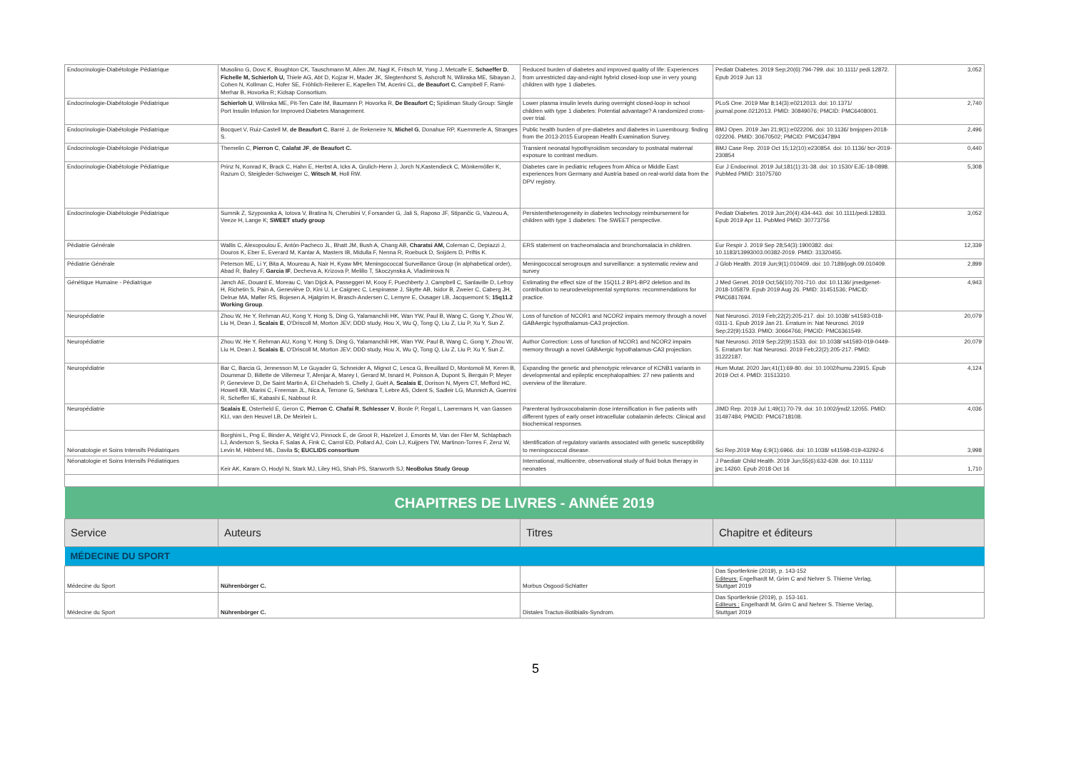| Endocrinologie-Diabétologie Pédiatrique | Musolino G, Dovc K, Boughton CK, Tauschmann M, Allen JM, Nagl K, Fritsch M, Yong J, Metcalfe E, Schaeffer D , Fichelle M, Schierloh U, Thiele AG, Abt D, Kojzar H, Mader JK, Slegtenhorst S, Ashcroft N, Wilinska ME, Sibayan J, Cohen N, Kollman C, Hofer SE, Fröhlich-Reiterer E, Kapellen TM, Acerini CL, de Beaufort C , Campbell F, Rami-Merhar B, Hovorka R; Kidsap Consortium. | Reduced burden of diabetes and improved quality of life: Experiences from unrestricted day-and-night hybrid closed-loop use in very young children with type 1 diabetes. | Pediatr Diabetes. 2019 Sep;20(6):794-799. doi: 10.1111/ pedi.12872. Epub 2019 Jun 13 | 3,052 |
| Endocrinologie-Diabétologie Pédiatrique | Schierloh U , Wilinska ME, Pit-Ten Cate IM, Baumann P, Hovorka R, De Beaufort C; Spidiman Study Group: Single Port Insulin Infusion for Improved Diabetes Management. | Lower plasma insulin levels during overnight closed-loop in school children with type 1 diabetes: Potential advantage? A randomized cross-over trial. | PLoS One. 2019 Mar 8;14(3):e0212013. doi: 10.1371/ journal.pone.0212013. PMID: 30849076; PMCID: PMC6408001. | 2,740 |
| Endocrinologie-Diabétologie Pédiatrique | Bocquet V, Ruiz-Castell M, de Beaufort C , Barré J, de Rekeneire N, Michel G , Donahue RP, Kuemmerle A, Stranges S. | Public health burden of pre-diabetes and diabetes in Luxembourg: finding from the 2013-2015 European Health Examination Survey. | BMJ Open. 2019 Jan 21;9(1):e022206. doi: 10.1136/ bmjopen-2018-022206. PMID: 30670502; PMCID: PMC6347894 | 2,496 |
| Endocrinologie-Diabétologie Pédiatrique | Themelin C, Pierron C , Calafat JF , de Beaufort C. | Transient neonatal hypothyroidism secondary to postnatal maternal exposure to contrast medium. | BMJ Case Rep. 2019 Oct 15;12(10):e230854. doi: 10.1136/ bcr-2019-230854 | 0,440 |
| Endocrinologie-Diabétologie Pédiatrique | Prinz N, Konrad K, Brack C, Hahn E, Herbst A, Icks A, Grulich-Henn J, Jorch N,Kastendieck C, Mönkemöller K, Razum O, Steigleder-Schweiger C, Witsch M , Holl RW. | Diabetes care in pediatric refugees from Africa or Middle East: experiences from Germany and Austria based on real-world data from the DPV registry. | Eur J Endocrinol. 2019 Jul;181(1):31-38. doi: 10.1530/ EJE-18-0898. PubMed PMID: 31075760 | 5,308 |
| Endocrinologie-Diabétologie Pédiatrique | Sumnik Z, Szypowska A, Iotova V, Bratina N, Cherubini V, Forsander G, Jali S, Raposo JF, Stipančic G, Vazeou A, Veeze H, Lange K; SWEET study group | Persistentheterogeneity in diabetes technology reimbursement for children with type 1 diabetes: The SWEET perspective. | Pediatr Diabetes. 2019 Jun;20(4):434-443. doi: 10.1111/pedi.12833. Epub 2019 Apr 11. PubMed PMID: 30773756 | 3,052 |
| Pédiatrie Générale | Wallis C, Alexopoulou E, Antón-Pacheco JL, Bhatt JM, Bush A, Chang AB, Charatsi AM, Coleman C, Depiazzi J, Douros K, Eber E, Everard M, Kantar A, Masters IB, Midulla F, Nenna R, Roebuck D, Snijders D, Priftis K. | ERS statement on tracheomalacia and bronchomalacia in children. | Eur Respir J. 2019 Sep 28;54(3):1900382. doi: 10.1183/13993003.00382-2019. PMID: 31320455. | 12,339 |
| Pédiatrie Générale | Peterson ME, Li Y, Bita A, Moureau A, Nair H, Kyaw MH; Meningococcal Surveillance Group (in alphabetical order), Abad R, Bailey F, Garcia IF , Decheva A, Krizova P, Melillo T, Skoczynska A, Vladimirova N | Meningococcal serogroups and surveillance: a systematic review and survey | J Glob Health. 2019 Jun;9(1):010409. doi: 10.7189/jogh.09.010409. | 2,899 |
| Génétique Humaine - Pédiatrique | Jønch AE, Douard E, Moreau C, Van Dijck A, Passeggeri M, Kooy F, Puechberty J, Campbell C, Sanlaville D, Lefroy H, Richetin S, Pain A, Geneviève D, Kini U, Le Caignec C, Lespinasse J, Skytte AB, Isidor B, Zweier C, Caberg JH, Delrue MA, Møller RS, Bojesen A, Hjalgrim H, Brasch-Andersen C, Lemyre E, Ousager LB, Jacquemont S; 15q11.2 Working Group . | Estimating the effect size of the 15Q11.2 BP1-BP2 deletion and its contribution to neurodevelopmental symptoms: recommendations for practice. | J Med Genet. 2019 Oct;56(10):701-710. doi: 10.1136/ jmedgenet-2018-105879. Epub 2019 Aug 26. PMID: 31451536; PMCID: PMC6817694. | 4,943 |
| Neuropédiatrie | Zhou W, He Y, Rehman AU, Kong Y, Hong S, Ding G, Yalamanchili HK, Wan YW, Paul B, Wang C, Gong Y, Zhou W, Liu H, Dean J, Scalais E , O'Driscoll M, Morton JEV; DDD study, Hou X, Wu Q, Tong Q, Liu Z, Liu P, Xu Y, Sun Z. | Loss of function of NCOR1 and NCOR2 impairs memory through a novel GABAergic hypothalamus-CA3 projection. | Nat Neurosci. 2019 Feb;22(2):205-217. doi: 10.1038/ s41593-018-0311-1. Epub 2019 Jan 21. Erratum in: Nat Neurosci. 2019 Sep;22(9):1533. PMID: 30664766; PMCID: PMC6361549. | 20,079 |
| Neuropédiatrie | Zhou W, He Y, Rehman AU, Kong Y, Hong S, Ding G, Yalamanchili HK, Wan YW, Paul B, Wang C, Gong Y, Zhou W, Liu H, Dean J, Scalais E , O'Driscoll M, Morton JEV; DDD study, Hou X, Wu Q, Tong Q, Liu Z, Liu P, Xu Y, Sun Z. | Author Correction: Loss of function of NCOR1 and NCOR2 impairs memory through a novel GABAergic hypothalamus-CA3 projection. | Nat Neurosci. 2019 Sep;22(9):1533. doi: 10.1038/ s41593-019-0449-5. Erratum for: Nat Neurosci. 2019 Feb;22(2):205-217. PMID: 31222187. | 20,079 |
| Neuropédiatrie | Bar C, Barcia G, Jennesson M, Le Guyader G, Schneider A, Mignot C, Lesca G, Breuillard D, Montomoli M, Keren B, Doummar D, Billette de Villemeur T, Afenjar A, Marey I, Gerard M, Isnard H, Poisson A, Dupont S, Berquin P, Meyer P, Genevieve D, De Saint Martin A, El Chehadeh S, Chelly J, Guët A, Scalais E , Dorison N, Myers CT, Mefford HC, Howell KB, Marini C, Freeman JL, Nica A, Terrone G, Sekhara T, Lebre AS, Odent S, Sadleir LG, Munnich A, Guerrini R, Scheffer IE, Kabashi E, Nabbout R. | Expanding the genetic and phenotypic relevance of KCNB1 variants in developmental and epileptic encephalopathies: 27 new patients and overview of the literature. | Hum Mutat. 2020 Jan;41(1):69-80. doi: 10.1002/humu.23915. Epub 2019 Oct 4. PMID: 31513310. | 4,124 |
| Neuropédiatrie | Scalais E , Osterheld E, Geron C, Pierron C , Chafai R , Schlesser V , Borde P, Regal L, Laeremans H, van Gassen KLI, van den Heuvel LB, De Meirleir L. | Parenteral hydroxocobalamin dose intensification in five patients with different types of early onset intracellular cobalamin defects: Clinical and biochemical responses. | JIMD Rep. 2019 Jul 1;49(1):70-79. doi: 10.1002/jmd2.12055. PMID: 31497484; PMCID: PMC6718108. | 4,036 |
| Néonatologie et Soins Intensifs Pédiatriques | Borghini L, Png E, Binder A, Wright VJ, Pinnock E, de Groot R, Hazelzet J, Emonts M, Van der Flier M, Schlapbach LJ, Anderson S, Secka F, Salas A, Fink C, Carrol ED, Pollard AJ, Coin LJ, Kuijpers TW, Martinon-Torres F, Zenz W, Levin M, Hibberd ML, Davila S; EUCLIDS consortium | Identification of regulatory variants associated with genetic susceptibility to meningococcal disease. | Sci Rep.2019 May 6;9(1):6966. doi: 10.1038/ s41598-019-43292-6 | 3,998 |
| Néonatologie et Soins Intensifs Pédiatriques | Keir AK, Karam O, Hodyl N, Stark MJ, Liley HG, Shah PS, Stanworth SJ; NeoBolus Study Group | International, multicentre, observational study of fluid bolus therapy in neonates | J Paediatr Child Health. 2019 Jun;55(6):632-639. doi: 10.1111/ jpc.14260. Epub 2018 Oct 16 | 1,710 |
| CHAPITRES DE LIVRES - ANNÉE 2019 | | | | |
| Service | Auteurs | Titres | Chapitre et éditeurs | |
| MÉDECINE DU SPORT | | | | |
| Médecine du Sport | Nührenbörger C. | Morbus Osgood-Schlatter | Das Sportlerknie (2019), p. 143-152 Editeurs: Engelhardt M, Grim C and Nehrer S. Thieme Verlag, Stuttgart 2019 | |
| Médecine du Sport | Nührenbörger C. | Distales Tractus-iliotibialis-Syndrom. | Das Sportlerknie (2019), p. 153-161. Editeurs : Engelhardt M, Grim C and Nehrer S. Thieme Verlag, Stuttgart 2019 | |
5